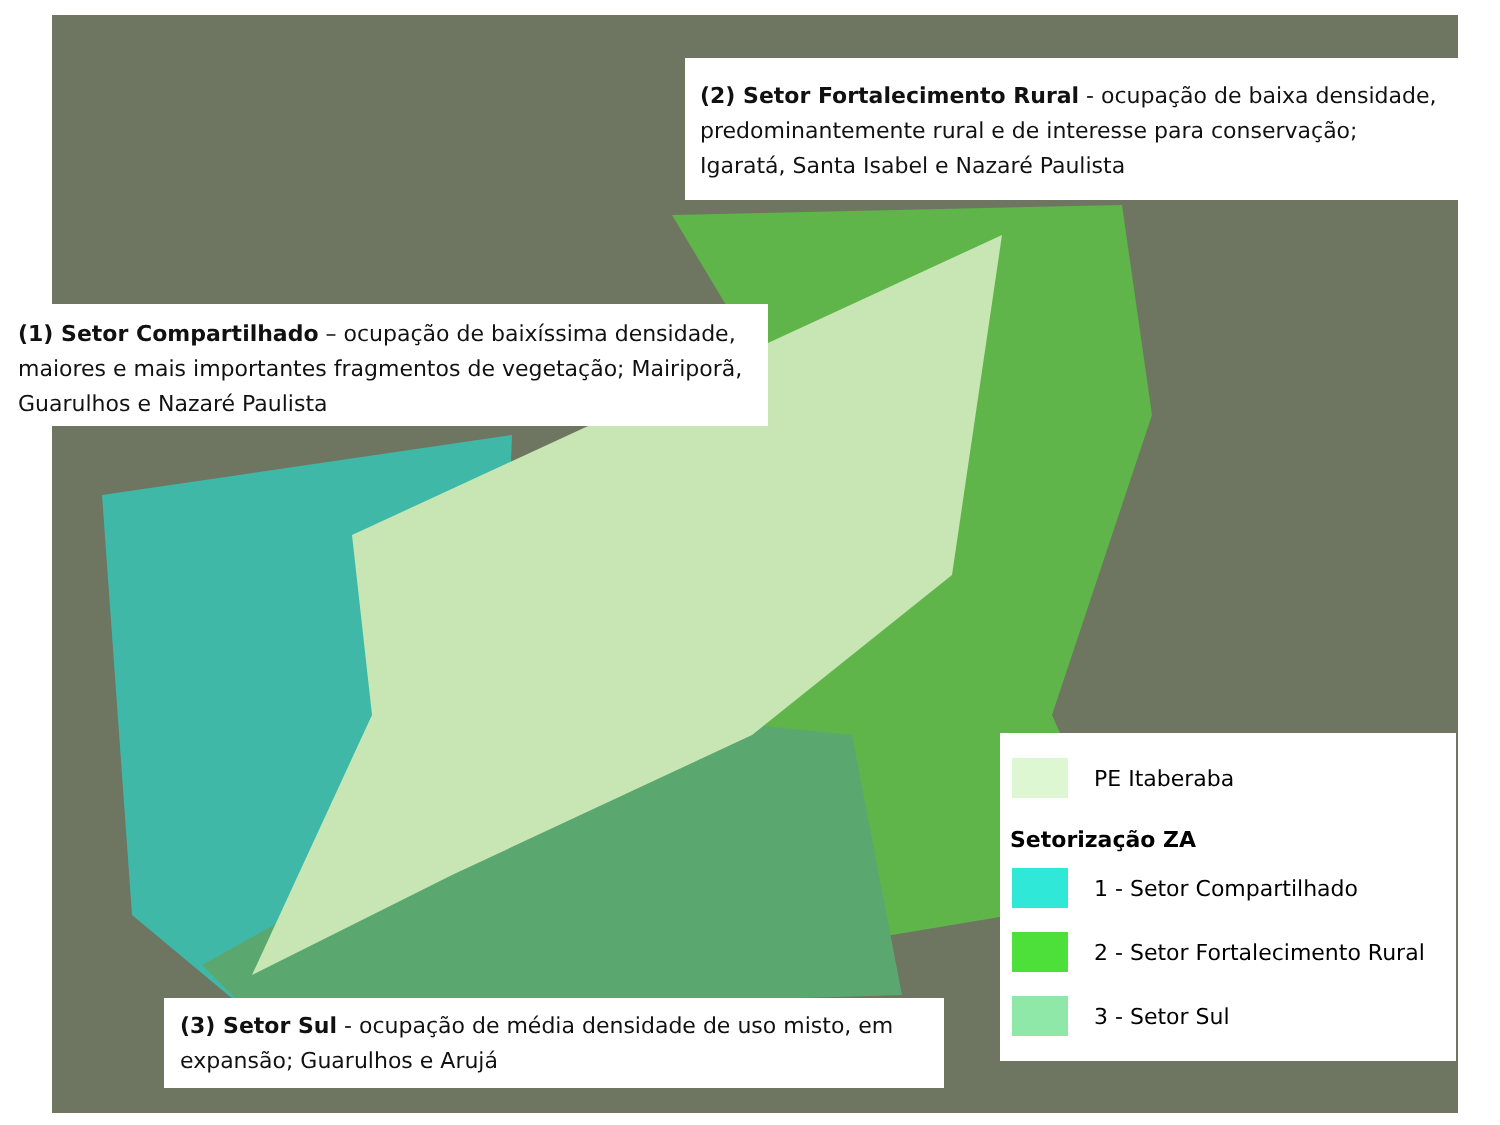(2) Setor Fortalecimento Rural - ocupação de baixa densidade, predominantemente rural e de interesse para conservação; Igaratá, Santa Isabel e Nazaré Paulista
(1) Setor Compartilhado – ocupação de baixíssima densidade, maiores e mais importantes fragmentos de vegetação; Mairiporã, Guarulhos e Nazaré Paulista
(3) Setor Sul - ocupação de média densidade de uso misto, em expansão; Guarulhos e Arujá
PE Itaberaba
Setorização ZA
1 - Setor Compartilhado
2 - Setor Fortalecimento Rural
3 - Setor Sul